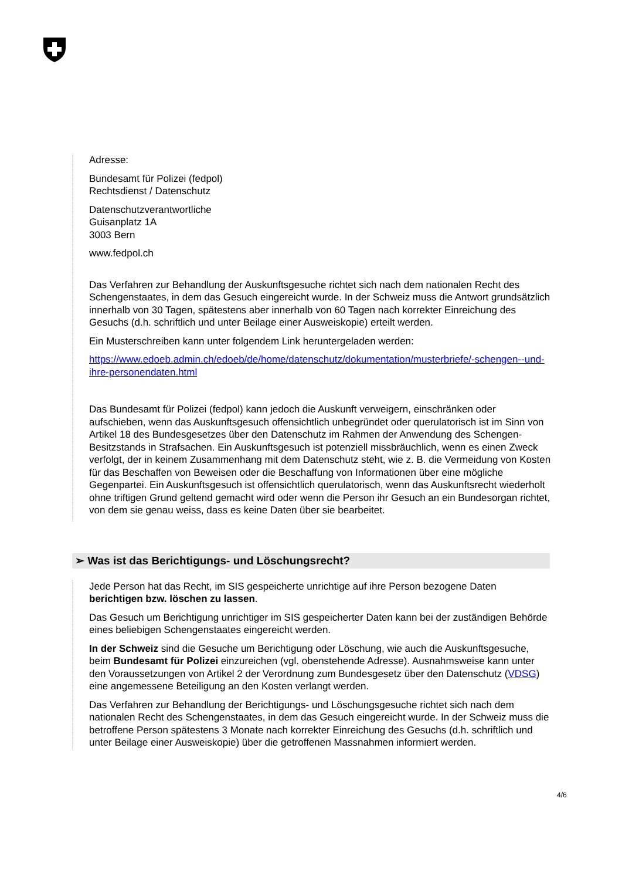Adresse:
Bundesamt für Polizei (fedpol)
Rechtsdienst / Datenschutz
Datenschutzverantwortliche
Guisanplatz 1A
3003 Bern
www.fedpol.ch
Das Verfahren zur Behandlung der Auskunftsgesuche richtet sich nach dem nationalen Recht des Schengenstaates, in dem das Gesuch eingereicht wurde. In der Schweiz muss die Antwort grundsätzlich innerhalb von 30 Tagen, spätestens aber innerhalb von 60 Tagen nach korrekter Einreichung des Gesuchs (d.h. schriftlich und unter Beilage einer Ausweiskopie) erteilt werden.
Ein Musterschreiben kann unter folgendem Link heruntergeladen werden:
https://www.edoeb.admin.ch/edoeb/de/home/datenschutz/dokumentation/musterbriefe/-schengen--und-ihre-personendaten.html
Das Bundesamt für Polizei (fedpol) kann jedoch die Auskunft verweigern, einschränken oder aufschieben, wenn das Auskunftsgesuch offensichtlich unbegründet oder querulatorisch ist im Sinn von Artikel 18 des Bundesgesetzes über den Datenschutz im Rahmen der Anwendung des Schengen-Besitzstands in Strafsachen. Ein Auskunftsgesuch ist potenziell missbräuchlich, wenn es einen Zweck verfolgt, der in keinem Zusammenhang mit dem Datenschutz steht, wie z. B. die Vermeidung von Kosten für das Beschaffen von Beweisen oder die Beschaffung von Informationen über eine mögliche Gegenpartei. Ein Auskunftsgesuch ist offensichtlich querulatorisch, wenn das Auskunftsrecht wiederholt ohne triftigen Grund geltend gemacht wird oder wenn die Person ihr Gesuch an ein Bundesorgan richtet, von dem sie genau weiss, dass es keine Daten über sie bearbeitet.
➢ Was ist das Berichtigungs- und Löschungsrecht?
Jede Person hat das Recht, im SIS gespeicherte unrichtige auf ihre Person bezogene Daten berichtigen bzw. löschen zu lassen.
Das Gesuch um Berichtigung unrichtiger im SIS gespeicherter Daten kann bei der zuständigen Behörde eines beliebigen Schengenstaates eingereicht werden.
In der Schweiz sind die Gesuche um Berichtigung oder Löschung, wie auch die Auskunftsgesuche, beim Bundesamt für Polizei einzureichen (vgl. obenstehende Adresse). Ausnahmsweise kann unter den Voraussetzungen von Artikel 2 der Verordnung zum Bundesgesetz über den Datenschutz (VDSG) eine angemessene Beteiligung an den Kosten verlangt werden.
Das Verfahren zur Behandlung der Berichtigungs- und Löschungsgesuche richtet sich nach dem nationalen Recht des Schengenstaates, in dem das Gesuch eingereicht wurde. In der Schweiz muss die betroffene Person spätestens 3 Monate nach korrekter Einreichung des Gesuchs (d.h. schriftlich und unter Beilage einer Ausweiskopie) über die getroffenen Massnahmen informiert werden.
4/6